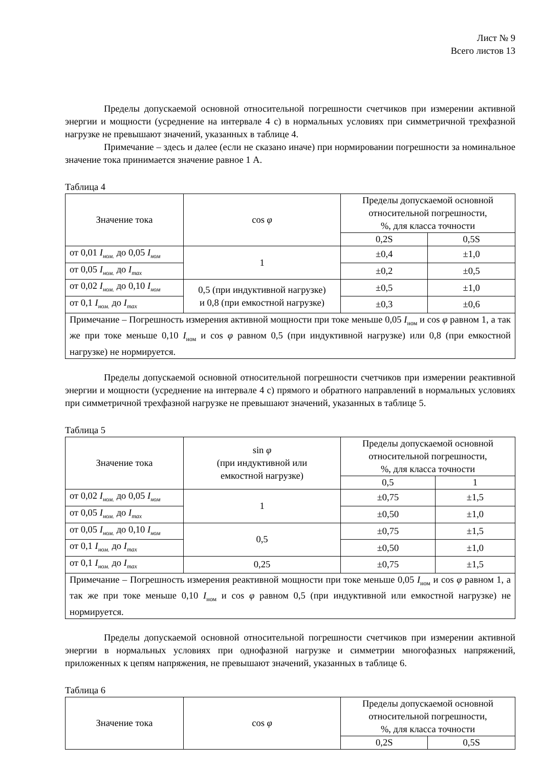Лист № 9
Всего листов 13
Пределы допускаемой основной относительной погрешности счетчиков при измерении активной энергии и мощности (усреднение на интервале 4 с) в нормальных условиях при симметричной трехфазной нагрузке не превышают значений, указанных в таблице 4.
Примечание – здесь и далее (если не сказано иначе) при нормировании погрешности за номинальное значение тока принимается значение равное 1 А.
Таблица 4
| Значение тока | cos φ | Пределы допускаемой основной относительной погрешности, %, для класса точности | |
| --- | --- | --- | --- |
| | | 0,2S | 0,5S |
| от 0,01 I<sub>ном.</sub> до 0,05 I<sub>ном</sub> | 1 | ±0,4 | ±1,0 |
| от 0,05 I<sub>ном.</sub> до I<sub>max</sub> | | ±0,2 | ±0,5 |
| от 0,02 I<sub>ном.</sub> до 0,10 I<sub>ном</sub> | 0,5 (при индуктивной нагрузке) и 0,8 (при емкостной нагрузке) | ±0,5 | ±1,0 |
| от 0,1 I<sub>ном.</sub> до I<sub>max</sub> | | ±0,3 | ±0,6 |
| Примечание – Погрешность измерения активной мощности при токе меньше 0,05 I<sub>ном</sub> и cos φ равном 1, а так же при токе меньше 0,10 I<sub>ном</sub> и cos φ равном 0,5 (при индуктивной нагрузке) или 0,8 (при емкостной нагрузке) не нормируется. | | | |
Пределы допускаемой основной относительной погрешности счетчиков при измерении реактивной энергии и мощности (усреднение на интервале 4 с) прямого и обратного направлений в нормальных условиях при симметричной трехфазной нагрузке не превышают значений, указанных в таблице 5.
Таблица 5
| Значение тока | sin φ (при индуктивной или емкостной нагрузке) | Пределы допускаемой основной относительной погрешности, %, для класса точности | |
| --- | --- | --- | --- |
| | | 0,5 | 1 |
| от 0,02 I<sub>ном.</sub> до 0,05 I<sub>ном</sub> | 1 | ±0,75 | ±1,5 |
| от 0,05 I<sub>ном.</sub> до I<sub>max</sub> | | ±0,50 | ±1,0 |
| от 0,05 I<sub>ном.</sub> до 0,10 I<sub>ном</sub> | 0,5 | ±0,75 | ±1,5 |
| от 0,1 I<sub>ном.</sub> до I<sub>max</sub> | | ±0,50 | ±1,0 |
| от 0,1 I<sub>ном.</sub> до I<sub>max</sub> | 0,25 | ±0,75 | ±1,5 |
| Примечание – Погрешность измерения реактивной мощности при токе меньше 0,05 I<sub>ном</sub> и cos φ равном 1, а так же при токе меньше 0,10 I<sub>ном</sub> и cos φ равном 0,5 (при индуктивной или емкостной нагрузке) не нормируется. | | | |
Пределы допускаемой основной относительной погрешности счетчиков при измерении активной энергии в нормальных условиях при однофазной нагрузке и симметрии многофазных напряжений, приложенных к цепям напряжения, не превышают значений, указанных в таблице 6.
Таблица 6
| Значение тока | cos φ | Пределы допускаемой основной относительной погрешности, %, для класса точности | |
| --- | --- | --- | --- |
| | | 0,2S | 0,5S |